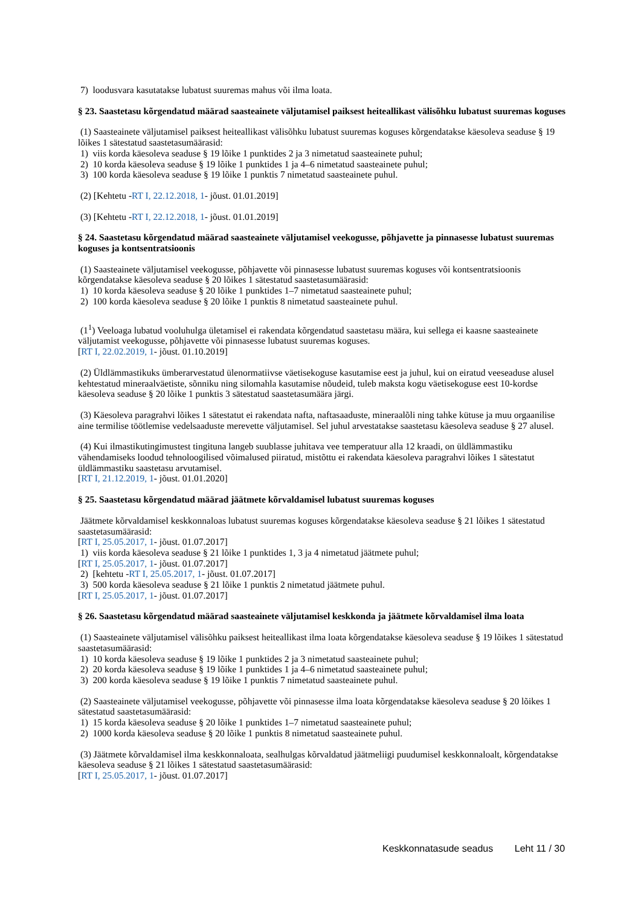7) loodusvara kasutatakse lubatust suuremas mahus või ilma loata.
§ 23. Saastetasu kõrgendatud määrad saasteainete väljutamisel paiksest heiteallikast välisõhku lubatust suuremas koguses
(1) Saasteainete väljutamisel paiksest heiteallikast välisõhku lubatust suuremas koguses kõrgendatakse käesoleva seaduse § 19 lõikes 1 sätestatud saastetasumäärasid:
1) viis korda käesoleva seaduse § 19 lõike 1 punktides 2 ja 3 nimetatud saasteainete puhul;
2) 10 korda käesoleva seaduse § 19 lõike 1 punktides 1 ja 4–6 nimetatud saasteainete puhul;
3) 100 korda käesoleva seaduse § 19 lõike 1 punktis 7 nimetatud saasteainete puhul.
(2) [Kehtetu -RT I, 22.12.2018, 1- jõust. 01.01.2019]
(3) [Kehtetu -RT I, 22.12.2018, 1- jõust. 01.01.2019]
§ 24. Saastetasu kõrgendatud määrad saasteainete väljutamisel veekogusse, põhjavette ja pinnasesse lubatust suuremas koguses ja kontsentratsioonis
(1) Saasteainete väljutamisel veekogusse, põhjavette või pinnasesse lubatust suuremas koguses või kontsentratsioonis kõrgendatakse käesoleva seaduse § 20 lõikes 1 sätestatud saastetasumäärasid:
1) 10 korda käesoleva seaduse § 20 lõike 1 punktides 1–7 nimetatud saasteainete puhul;
2) 100 korda käesoleva seaduse § 20 lõike 1 punktis 8 nimetatud saasteainete puhul.
(1<sup>1</sup>) Veeloaga lubatud vooluhulga ületamisel ei rakendata kõrgendatud saastetasu määra, kui sellega ei kaasne saasteainete väljutamist veekogusse, põhjavette või pinnasesse lubatust suuremas koguses.
[RT I, 22.02.2019, 1- jõust. 01.10.2019]
(2) Üldlämmastikuks ümberarvestatud ülenormatiivse väetisekoguse kasutamise eest ja juhul, kui on eiratud veeseaduse alusel kehtestatud mineraalväetiste, sõnniku ning silomahla kasutamise nõudeid, tuleb maksta kogu väetisekoguse eest 10-kordse käesoleva seaduse § 20 lõike 1 punktis 3 sätestatud saastetasumäära järgi.
(3) Käesoleva paragrahvi lõikes 1 sätestatut ei rakendata nafta, naftasaaduste, mineraalõli ning tahke kütuse ja muu orgaanilise aine termilise töötlemise vedelsaaduste merevette väljutamisel. Sel juhul arvestatakse saastetasu käesoleva seaduse § 27 alusel.
(4) Kui ilmastikutingimustest tingituna langeb suublasse juhitava vee temperatuur alla 12 kraadi, on üldlämmastiku vähendamiseks loodud tehnoloogilised võimalused piiratud, mistõttu ei rakendata käesoleva paragrahvi lõikes 1 sätestatut üldlämmastiku saastetasu arvutamisel.
[RT I, 21.12.2019, 1- jõust. 01.01.2020]
§ 25. Saastetasu kõrgendatud määrad jäätmete kõrvaldamisel lubatust suuremas koguses
Jäätmete kõrvaldamisel keskkonnaloas lubatust suuremas koguses kõrgendatakse käesoleva seaduse § 21 lõikes 1 sätestatud saastetasumäärasid:
[RT I, 25.05.2017, 1- jõust. 01.07.2017]
1) viis korda käesoleva seaduse § 21 lõike 1 punktides 1, 3 ja 4 nimetatud jäätmete puhul;
[RT I, 25.05.2017, 1- jõust. 01.07.2017]
2) [kehtetu -RT I, 25.05.2017, 1- jõust. 01.07.2017]
3) 500 korda käesoleva seaduse § 21 lõike 1 punktis 2 nimetatud jäätmete puhul.
[RT I, 25.05.2017, 1- jõust. 01.07.2017]
§ 26. Saastetasu kõrgendatud määrad saasteainete väljutamisel keskkonda ja jäätmete kõrvaldamisel ilma loata
(1) Saasteainete väljutamisel välisõhku paiksest heiteallikast ilma loata kõrgendatakse käesoleva seaduse § 19 lõikes 1 sätestatud saastetasumäärasid:
1) 10 korda käesoleva seaduse § 19 lõike 1 punktides 2 ja 3 nimetatud saasteainete puhul;
2) 20 korda käesoleva seaduse § 19 lõike 1 punktides 1 ja 4–6 nimetatud saasteainete puhul;
3) 200 korda käesoleva seaduse § 19 lõike 1 punktis 7 nimetatud saasteainete puhul.
(2) Saasteainete väljutamisel veekogusse, põhjavette või pinnasesse ilma loata kõrgendatakse käesoleva seaduse § 20 lõikes 1 sätestatud saastetasumäärasid:
1) 15 korda käesoleva seaduse § 20 lõike 1 punktides 1–7 nimetatud saasteainete puhul;
2) 1000 korda käesoleva seaduse § 20 lõike 1 punktis 8 nimetatud saasteainete puhul.
(3) Jäätmete kõrvaldamisel ilma keskkonnaloata, sealhulgas kõrvaldatud jäätmeliigi puudumisel keskkonnaloalt, kõrgendatakse käesoleva seaduse § 21 lõikes 1 sätestatud saastetasumäärasid:
[RT I, 25.05.2017, 1- jõust. 01.07.2017]
Keskkonnatasude seadus Leht 11 / 30